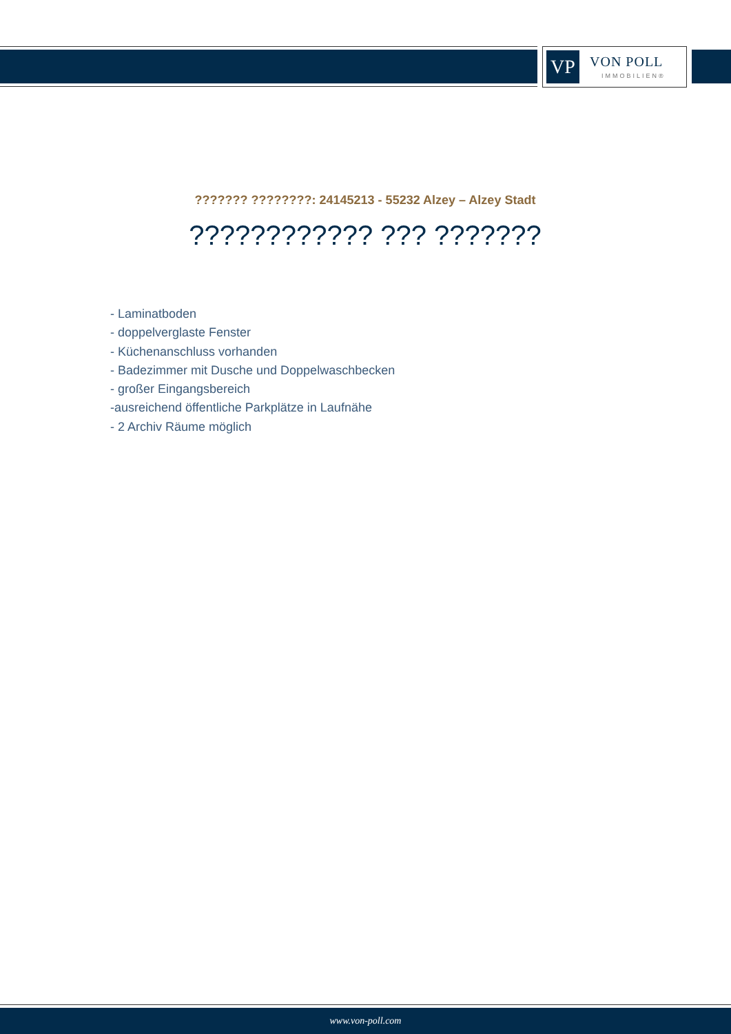VP VON POLL
IMMOBILIEN®
??????? ????????: 24145213 - 55232 Alzey – Alzey Stadt
???????????? ??? ???????
- Laminatboden
- doppelverglaste Fenster
- Küchenanschluss vorhanden
- Badezimmer mit Dusche und Doppelwaschbecken
- großer Eingangsbereich
-ausreichend öffentliche Parkplätze in Laufnähe
- 2 Archiv Räume möglich
www.von-poll.com